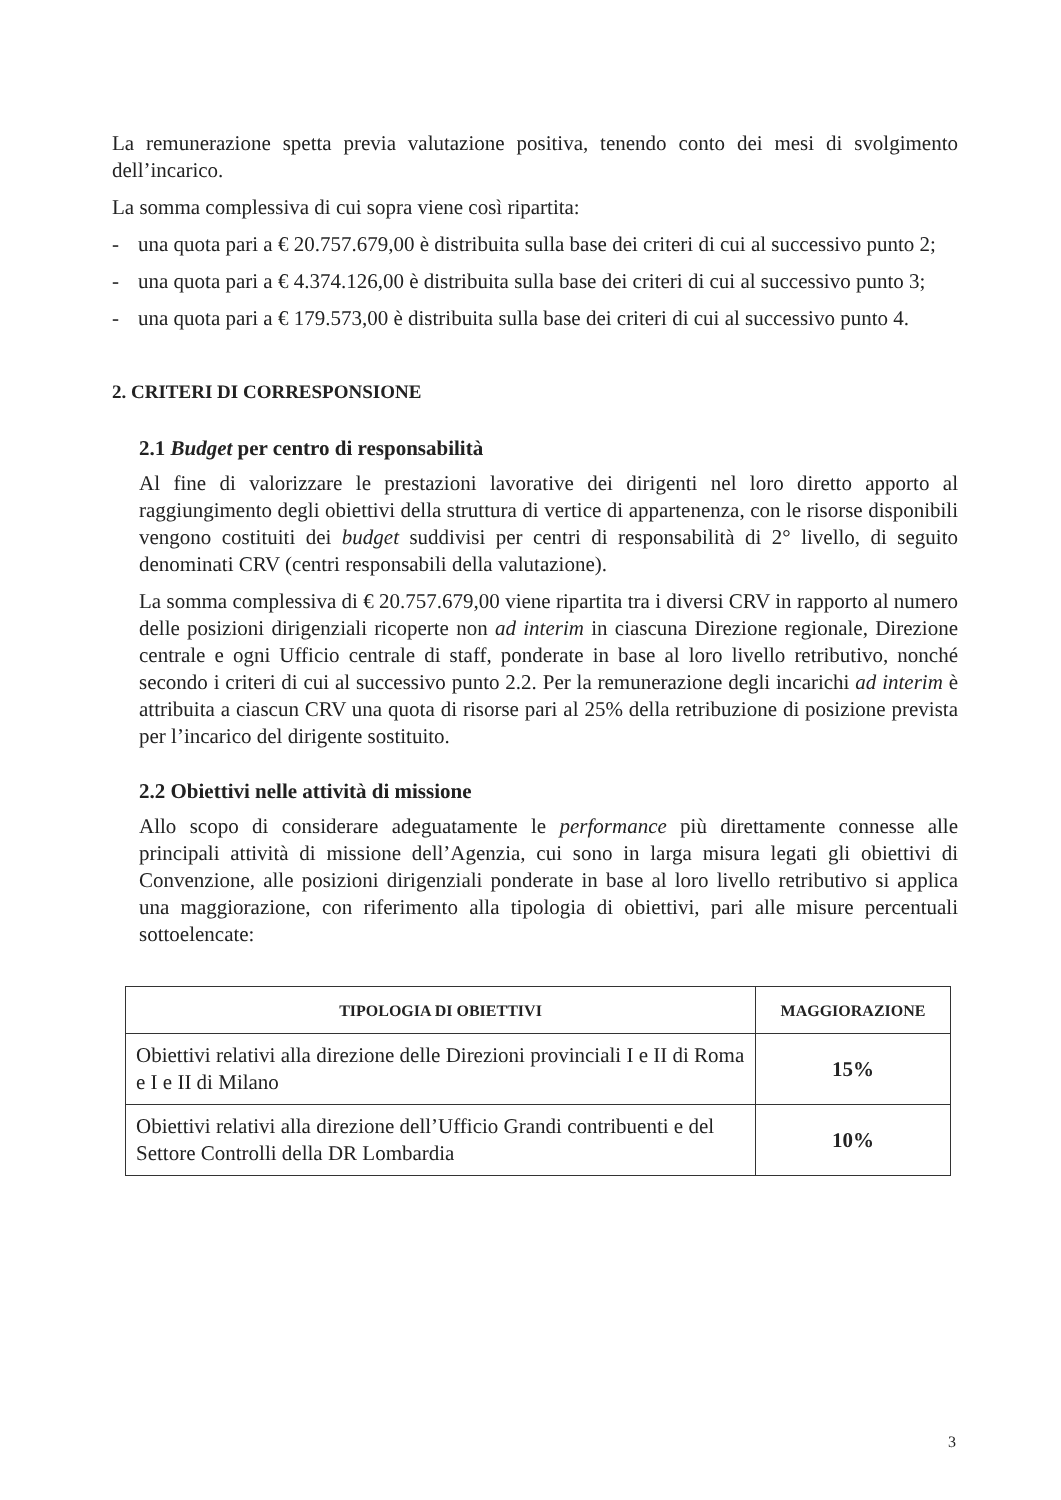La remunerazione spetta previa valutazione positiva, tenendo conto dei mesi di svolgimento dell’incarico.
La somma complessiva di cui sopra viene così ripartita:
- una quota pari a € 20.757.679,00 è distribuita sulla base dei criteri di cui al successivo punto 2;
- una quota pari a € 4.374.126,00 è distribuita sulla base dei criteri di cui al successivo punto 3;
- una quota pari a € 179.573,00 è distribuita sulla base dei criteri di cui al successivo punto 4.
2. CRITERI DI CORRESPONSIONE
2.1 Budget per centro di responsabilità
Al fine di valorizzare le prestazioni lavorative dei dirigenti nel loro diretto apporto al raggiungimento degli obiettivi della struttura di vertice di appartenenza, con le risorse disponibili vengono costituiti dei budget suddivisi per centri di responsabilità di 2° livello, di seguito denominati CRV (centri responsabili della valutazione).
La somma complessiva di € 20.757.679,00 viene ripartita tra i diversi CRV in rapporto al numero delle posizioni dirigenziali ricoperte non ad interim in ciascuna Direzione regionale, Direzione centrale e ogni Ufficio centrale di staff, ponderate in base al loro livello retributivo, nonché secondo i criteri di cui al successivo punto 2.2. Per la remunerazione degli incarichi ad interim è attribuita a ciascun CRV una quota di risorse pari al 25% della retribuzione di posizione prevista per l’incarico del dirigente sostituito.
2.2 Obiettivi nelle attività di missione
Allo scopo di considerare adeguatamente le performance più direttamente connesse alle principali attività di missione dell’Agenzia, cui sono in larga misura legati gli obiettivi di Convenzione, alle posizioni dirigenziali ponderate in base al loro livello retributivo si applica una maggiorazione, con riferimento alla tipologia di obiettivi, pari alle misure percentuali sottoelencate:
| TIPOLOGIA DI OBIETTIVI | MAGGIORAZIONE |
| --- | --- |
| Obiettivi relativi alla direzione delle Direzioni provinciali I e II di Roma e I e II di Milano | 15% |
| Obiettivi relativi alla direzione dell’Ufficio Grandi contribuenti e del Settore Controlli della DR Lombardia | 10% |
3